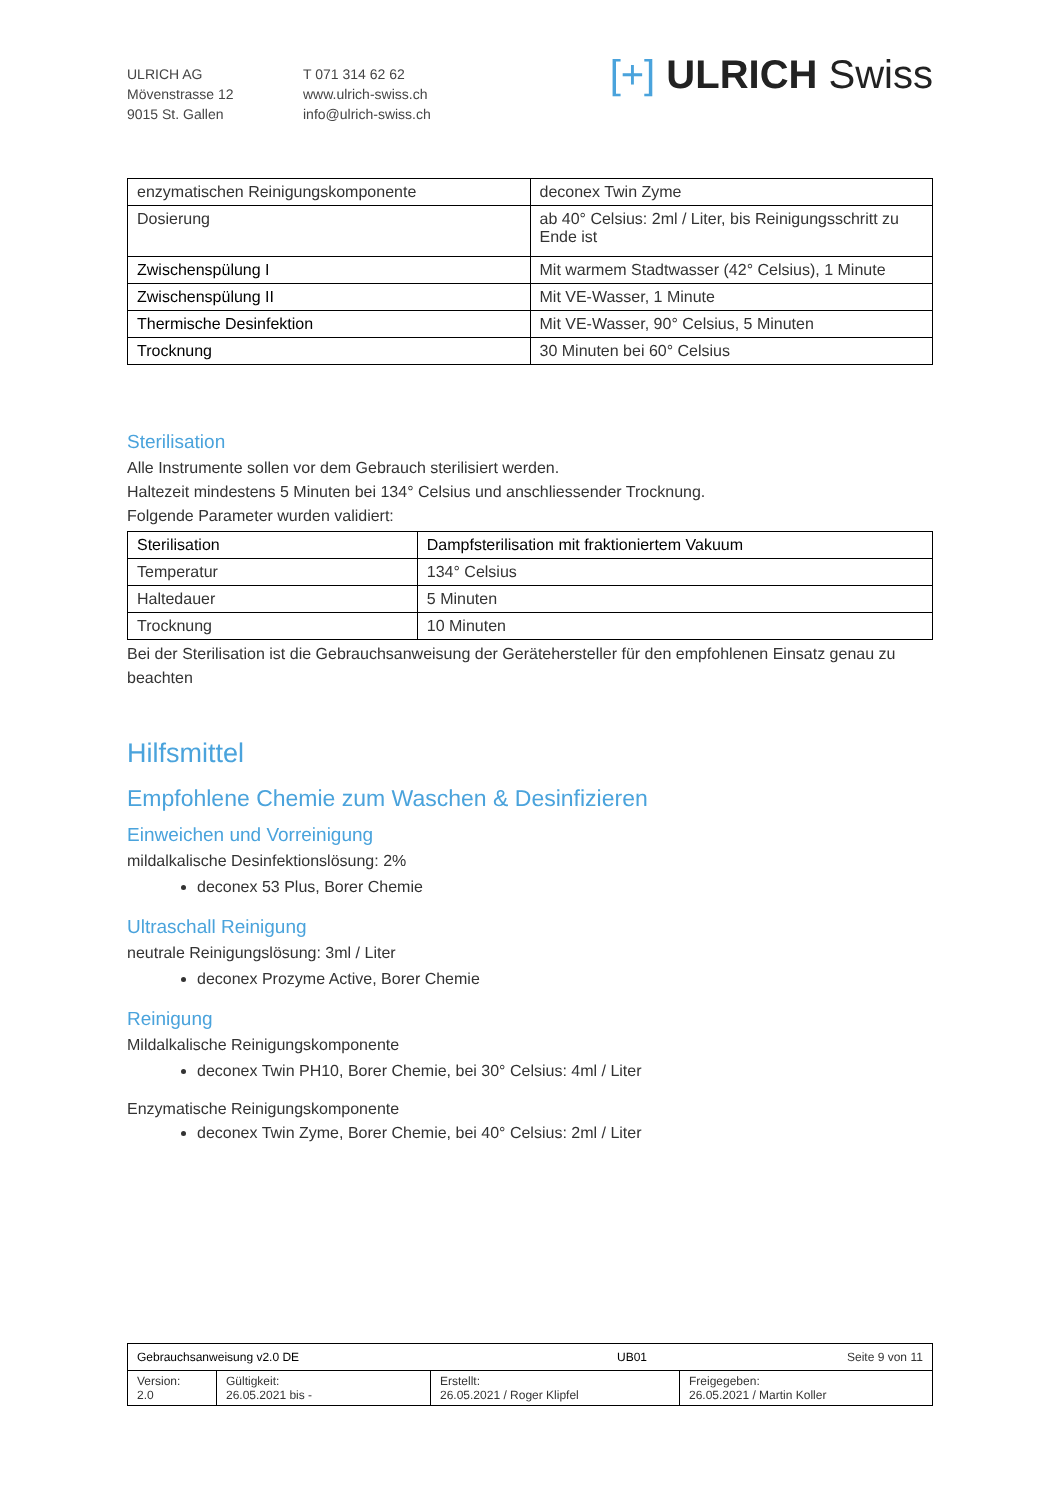ULRICH AG
Mövenstrasse 12
9015 St. Gallen
T 071 314 62 62
www.ulrich-swiss.ch
info@ulrich-swiss.ch
[+] ULRICH Swiss
| enzymatischen Reinigungskomponente | deconex Twin Zyme |
| Dosierung | ab 40° Celsius: 2ml / Liter, bis Reinigungsschritt zu Ende ist |
| Zwischenspülung I | Mit warmem Stadtwasser (42° Celsius), 1 Minute |
| Zwischenspülung II | Mit VE-Wasser, 1 Minute |
| Thermische Desinfektion | Mit VE-Wasser, 90° Celsius, 5 Minuten |
| Trocknung | 30 Minuten bei 60° Celsius |
Sterilisation
Alle Instrumente sollen vor dem Gebrauch sterilisiert werden.
Haltezeit mindestens 5 Minuten bei 134° Celsius und anschliessender Trocknung.
Folgende Parameter wurden validiert:
| Sterilisation | Dampfsterilisation mit fraktioniertem Vakuum |
| --- | --- |
| Temperatur | 134° Celsius |
| Haltedauer | 5 Minuten |
| Trocknung | 10 Minuten |
Bei der Sterilisation ist die Gebrauchsanweisung der Gerätehersteller für den empfohlenen Einsatz genau zu beachten
Hilfsmittel
Empfohlene Chemie zum Waschen & Desinfizieren
Einweichen und Vorreinigung
mildalkalische Desinfektionslösung: 2%
deconex 53 Plus, Borer Chemie
Ultraschall Reinigung
neutrale Reinigungslösung: 3ml / Liter
deconex Prozyme Active, Borer Chemie
Reinigung
Mildalkalische Reinigungskomponente
deconex Twin PH10, Borer Chemie, bei 30° Celsius: 4ml / Liter
Enzymatische Reinigungskomponente
deconex Twin Zyme, Borer Chemie, bei 40° Celsius: 2ml / Liter
| Gebrauchsanweisung v2.0 DE UB01 Seite 9 von 11 | | | |
| Version: 2.0 | Gültigkeit: 26.05.2021 bis - | Erstellt: 26.05.2021 / Roger Klipfel | Freigegeben: 26.05.2021 / Martin Koller |